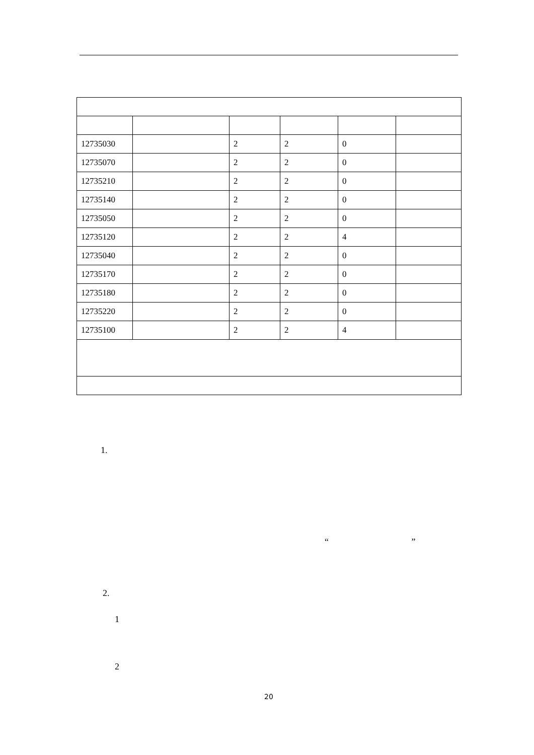| 12735030 | | 2 | 2 | 0 | |
| 12735070 | | 2 | 2 | 0 | |
| 12735210 | | 2 | 2 | 0 | |
| 12735140 | | 2 | 2 | 0 | |
| 12735050 | | 2 | 2 | 0 | |
| 12735120 | | 2 | 2 | 4 | |
| 12735040 | | 2 | 2 | 0 | |
| 12735170 | | 2 | 2 | 0 | |
| 12735180 | | 2 | 2 | 0 | |
| 12735220 | | 2 | 2 | 0 | |
| 12735100 | | 2 | 2 | 4 | |
1.
“ ”
2.
1
2
20